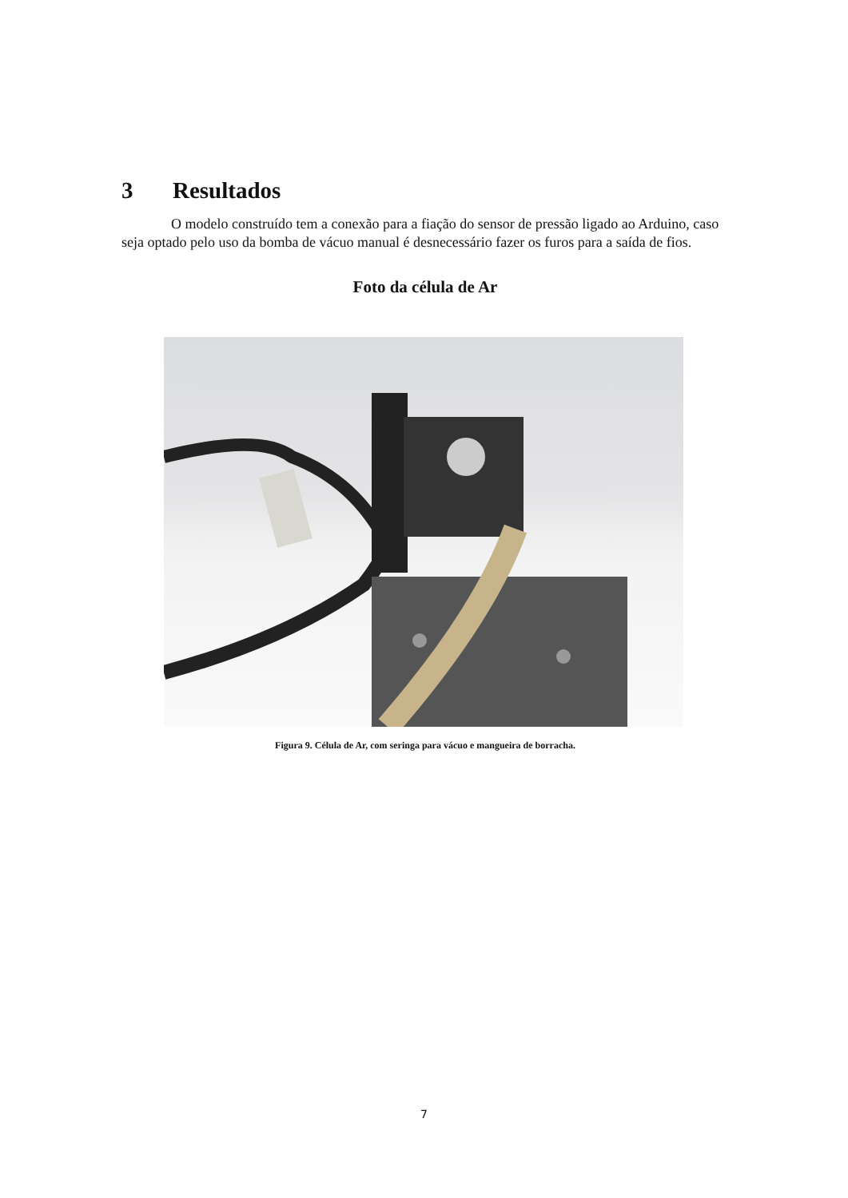3 Resultados
O modelo construído tem a conexão para a fiação do sensor de pressão ligado ao Arduino, caso seja optado pelo uso da bomba de vácuo manual é desnecessário fazer os furos para a saída de fios.
Foto da célula de Ar
Figura 9. Célula de Ar, com seringa para vácuo e mangueira de borracha.
7